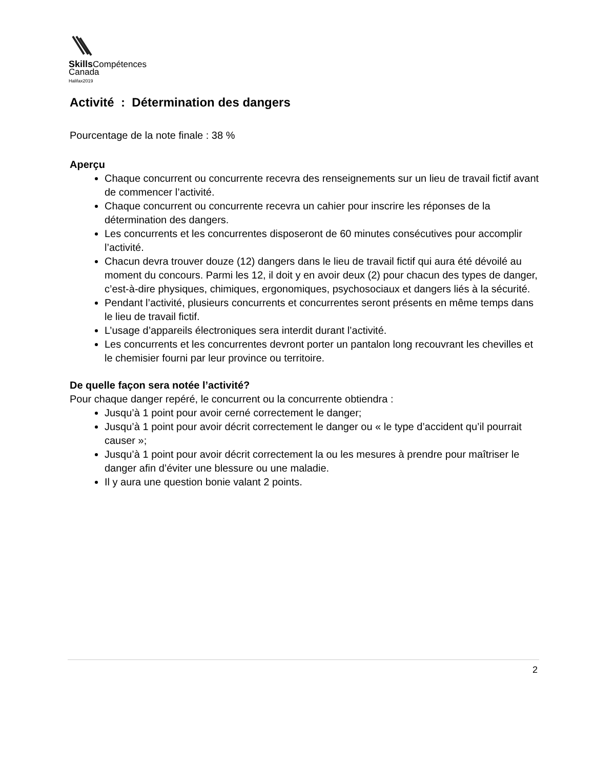Skills Compétences
Canada
Halifax2019
Activité : Détermination des dangers
Pourcentage de la note finale : 38 %
Aperçu
Chaque concurrent ou concurrente recevra des renseignements sur un lieu de travail fictif avant de commencer l’activité.
Chaque concurrent ou concurrente recevra un cahier pour inscrire les réponses de la détermination des dangers.
Les concurrents et les concurrentes disposeront de 60 minutes consécutives pour accomplir l’activité.
Chacun devra trouver douze (12) dangers dans le lieu de travail fictif qui aura été dévoilé au moment du concours. Parmi les 12, il doit y en avoir deux (2) pour chacun des types de danger, c’est-à-dire physiques, chimiques, ergonomiques, psychosociaux et dangers liés à la sécurité.
Pendant l’activité, plusieurs concurrents et concurrentes seront présents en même temps dans le lieu de travail fictif.
L’usage d’appareils électroniques sera interdit durant l’activité.
Les concurrents et les concurrentes devront porter un pantalon long recouvrant les chevilles et le chemisier fourni par leur province ou territoire.
De quelle façon sera notée l’activité?
Pour chaque danger repéré, le concurrent ou la concurrente obtiendra :
Jusqu’à 1 point pour avoir cerné correctement le danger;
Jusqu’à 1 point pour avoir décrit correctement le danger ou « le type d’accident qu’il pourrait causer »;
Jusqu’à 1 point pour avoir décrit correctement la ou les mesures à prendre pour maîtriser le danger afin d’éviter une blessure ou une maladie.
Il y aura une question bonie valant 2 points.
2